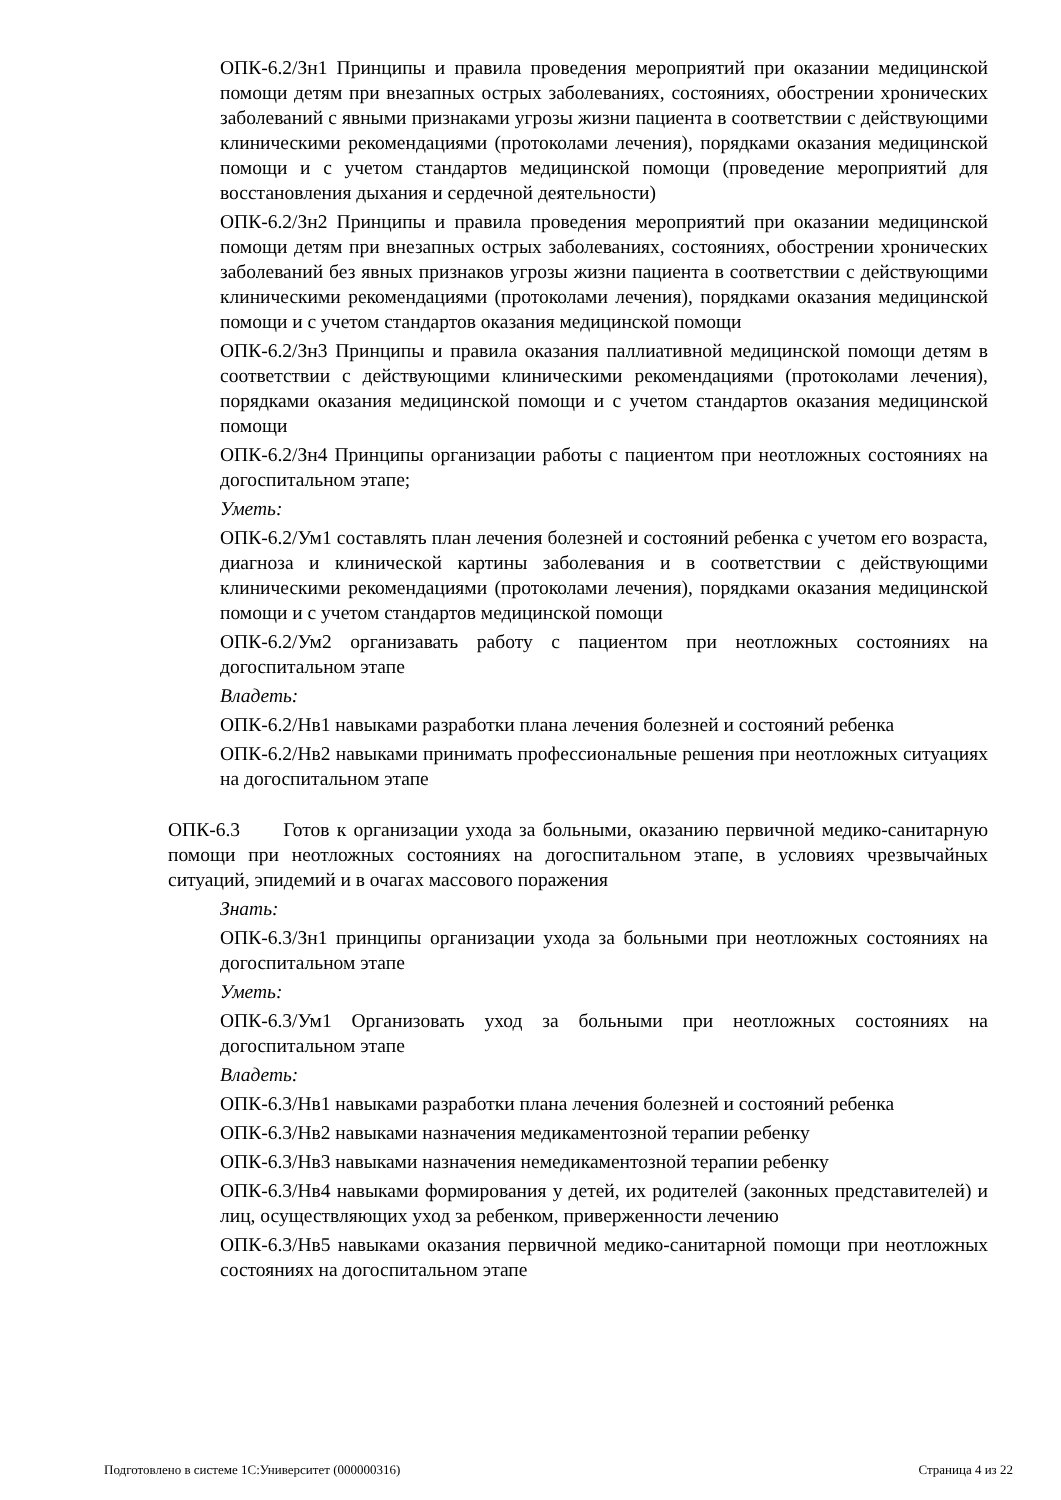ОПК-6.2/Зн1 Принципы и правила проведения мероприятий при оказании медицинской помощи детям при внезапных острых заболеваниях, состояниях, обострении хронических заболеваний с явными признаками угрозы жизни пациента в соответствии с действующими клиническими рекомендациями (протоколами лечения), порядками оказания медицинской помощи и с учетом стандартов медицинской помощи (проведение мероприятий для восстановления дыхания и сердечной деятельности)
ОПК-6.2/Зн2 Принципы и правила проведения мероприятий при оказании медицинской помощи детям при внезапных острых заболеваниях, состояниях, обострении хронических заболеваний без явных признаков угрозы жизни пациента в соответствии с действующими клиническими рекомендациями (протоколами лечения), порядками оказания медицинской помощи и с учетом стандартов оказания медицинской помощи
ОПК-6.2/Зн3 Принципы и правила оказания паллиативной медицинской помощи детям в соответствии с действующими клиническими рекомендациями (протоколами лечения), порядками оказания медицинской помощи и с учетом стандартов оказания медицинской помощи
ОПК-6.2/Зн4 Принципы организации работы с пациентом при неотложных состояниях на догоспитальном этапе;
Уметь:
ОПК-6.2/Ум1 составлять план лечения болезней и состояний ребенка с учетом его возраста, диагноза и клинической картины заболевания и в соответствии с действующими клиническими рекомендациями (протоколами лечения), порядками оказания медицинской помощи и с учетом стандартов медицинской помощи
ОПК-6.2/Ум2 организавать работу с пациентом при неотложных состояниях на догоспитальном этапе
Владеть:
ОПК-6.2/Нв1 навыками разработки плана лечения болезней и состояний ребенка
ОПК-6.2/Нв2 навыками принимать профессиональные решения при неотложных ситуациях на догоспитальном этапе
ОПК-6.3 Готов к организации ухода за больными, оказанию первичной медико-санитарную помощи при неотложных состояниях на догоспитальном этапе, в условиях чрезвычайных ситуаций, эпидемий и в очагах массового поражения
Знать:
ОПК-6.3/Зн1 принципы организации ухода за больными при неотложных состояниях на догоспитальном этапе
Уметь:
ОПК-6.3/Ум1 Организовать уход за больными при неотложных состояниях на догоспитальном этапе
Владеть:
ОПК-6.3/Нв1 навыками разработки плана лечения болезней и состояний ребенка
ОПК-6.3/Нв2 навыками назначения медикаментозной терапии ребенку
ОПК-6.3/Нв3 навыками назначения немедикаментозной терапии ребенку
ОПК-6.3/Нв4 навыками формирования у детей, их родителей (законных представителей) и лиц, осуществляющих уход за ребенком, приверженности лечению
ОПК-6.3/Нв5 навыками оказания первичной медико-санитарной помощи при неотложных состояниях на догоспитальном этапе
Подготовлено в системе 1С:Университет (000000316) Страница 4 из 22